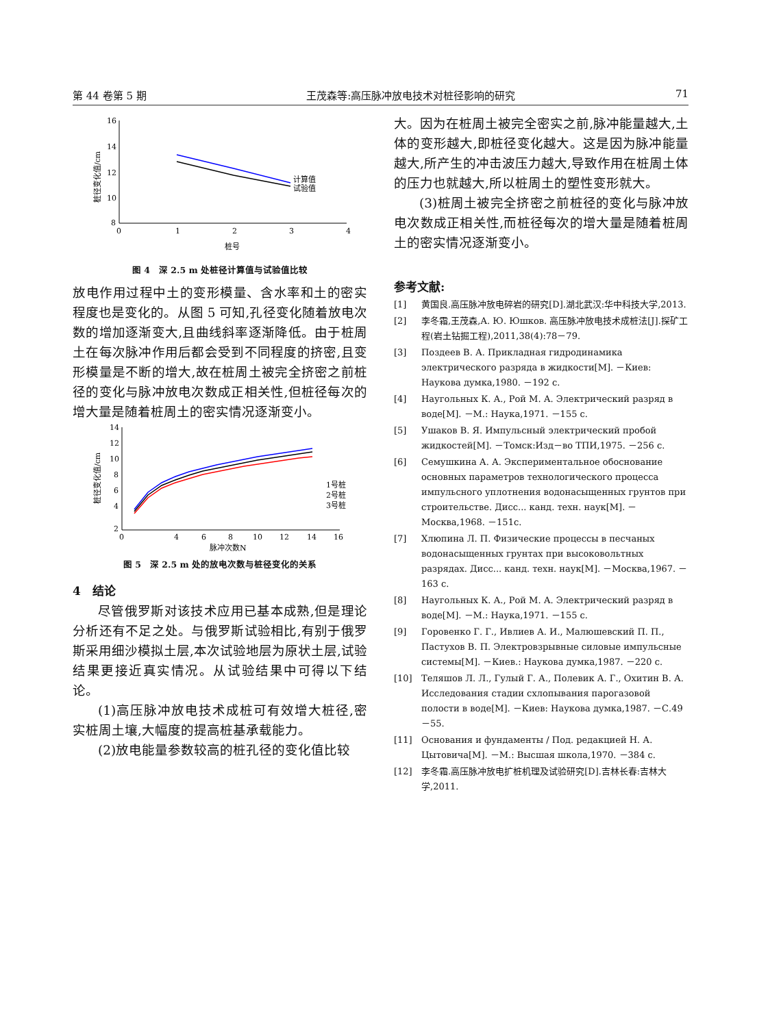第 44 卷第 5 期 王茂森等:高压脉冲放电技术对桩径影响的研究 71
16
14
12
10
8
0
1
2
3
4
桩号
桩径变化值/cm
计算值
试验值
图 4　深 2.5 m 处桩径计算值与试验值比较
放电作用过程中土的变形模量、含水率和土的密实程度也是变化的。从图 5 可知,孔径变化随着放电次数的增加逐渐变大,且曲线斜率逐渐降低。由于桩周土在每次脉冲作用后都会受到不同程度的挤密,且变形模量是不断的增大,故在桩周土被完全挤密之前桩径的变化与脉冲放电次数成正相关性,但桩径每次的增大量是随着桩周土的密实情况逐渐变小。
14
12
10
8
6
4
2
0
4
6
8
10
12
14
16
脉冲次数N
桩径变化值/cm
1号桩
2号桩
3号桩
图 5　深 2.5 m 处的放电次数与桩径变化的关系
4　结论
尽管俄罗斯对该技术应用已基本成熟,但是理论分析还有不足之处。与俄罗斯试验相比,有别于俄罗斯采用细沙模拟土层,本次试验地层为原状土层,试验结果更接近真实情况。从试验结果中可得以下结论。
(1)高压脉冲放电技术成桩可有效增大桩径,密实桩周土壤,大幅度的提高桩基承载能力。
(2)放电能量参数较高的桩孔径的变化值比较
大。因为在桩周土被完全密实之前,脉冲能量越大,土体的变形越大,即桩径变化越大。这是因为脉冲能量越大,所产生的冲击波压力越大,导致作用在桩周土体的压力也就越大,所以桩周土的塑性变形就大。
(3)桩周土被完全挤密之前桩径的变化与脉冲放电次数成正相关性,而桩径每次的增大量是随着桩周土的密实情况逐渐变小。
参考文献:
[1] 黄国良.高压脉冲放电碎岩的研究[D].湖北武汉:华中科技大学,2013.
[2] 李冬霜,王茂森,А. Ю. Юшков. 高压脉冲放电技术成桩法[J].探矿工程(岩土钻掘工程),2011,38(4):78－79.
[3] Поздеев В. А. Прикладная гидродинамика электрического разряда в жидкости[М]. －Киев: Наукова думка,1980. －192 с.
[4] Наугольных К. А., Рой М. А. Электрический разряд в воде[М]. －М.: Наука,1971. －155 с.
[5] Ушаков В. Я. Импульсный электрический пробой жидкостей[М]. －Томск:Изд－во ТПИ,1975. －256 с.
[6] Семушкина А. А. Экспериментальное обоснование основных параметров технологического процесса импульсного уплотнения водонасыщенных грунтов при строительстве. Дисс... канд. техн. наук[М]. － Москва,1968. －151с.
[7] Хлюпина Л. П. Физические процессы в песчаных водонасыщенных грунтах при высоковольтных разрядах. Дисс... канд. техн. наук[М]. －Москва,1967. －163 с.
[8] Наугольных К. А., Рой М. А. Электрический разряд в воде[М]. －М.: Наука,1971. －155 с.
[9] Горовенко Г. Г., Ивлиев А. И., Малюшевский П. П., Пастухов В. П. Электровзрывные силовые импульсные системы[М]. －Киев.: Наукова думка,1987. －220 с.
[10] Теляшов Л. Л., Гулый Г. А., Полевик А. Г., Охитин В. А. Исследования стадии схлопывания парогазовой полости в воде[М]. －Киев: Наукова думка,1987. －С.49－55.
[11] Основания и фундаменты / Под. редакцией Н. А. Цытовича[М]. －М.: Высшая школа,1970. －384 с.
[12] 李冬霜.高压脉冲放电扩桩机理及试验研究[D].吉林长春:吉林大学,2011.